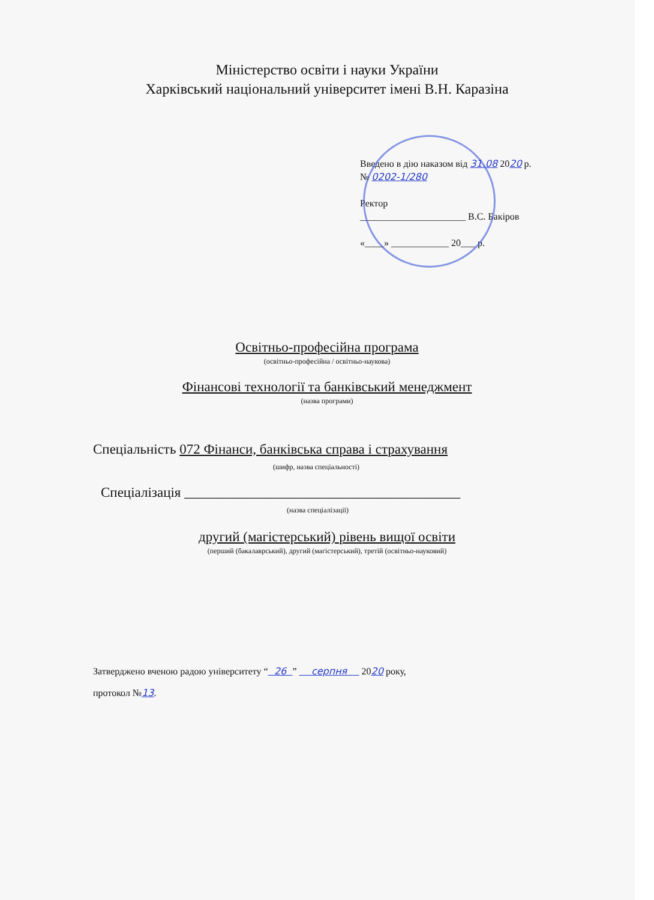Міністерство освіти і науки України
Харківський національний університет імені В.Н. Каразіна
Введено в дію наказом від 31.08 2020 р.
№ 0202-1/280
Ректор
______________________ В.С. Бакіров
«____» ____________ 20___ р.
Освітньо-професійна програма
(освітньо-професійна / освітньо-наукова)
Фінансові технології та банківський менеджмент
(назва програми)
Спеціальність 072 Фінанси, банківська справа і страхування
(шифр, назва спеціальності)
Спеціалізація ________________________________________
(назва спеціалізації)
другий (магістерський) рівень вищої освіти
(перший (бакалаврський), другий (магістерський), третій (освітньо-науковий)
Затверджено вченою радою університету “ 26 ” серпня 2020 року,
протокол №13.